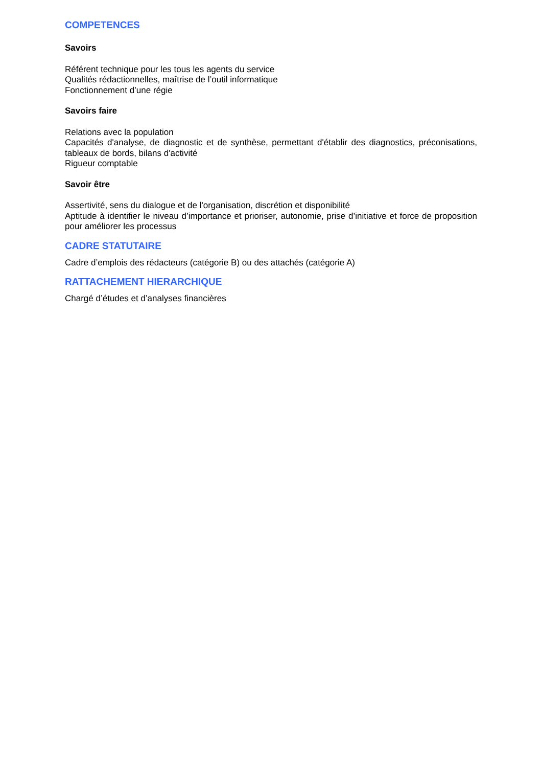COMPETENCES
Savoirs
Référent technique pour les tous les agents du service
Qualités rédactionnelles, maîtrise de l’outil informatique
Fonctionnement d’une régie
Savoirs faire
Relations avec la population
Capacités d'analyse, de diagnostic et de synthèse, permettant d'établir des diagnostics, préconisations, tableaux de bords, bilans d'activité
Rigueur comptable
Savoir être
Assertivité, sens du dialogue et de l'organisation, discrétion et disponibilité
Aptitude à identifier le niveau d’importance et prioriser, autonomie, prise d’initiative et force de proposition pour améliorer les processus
CADRE STATUTAIRE
Cadre d’emplois des rédacteurs (catégorie B) ou des attachés (catégorie A)
RATTACHEMENT HIERARCHIQUE
Chargé d’études et d’analyses financières